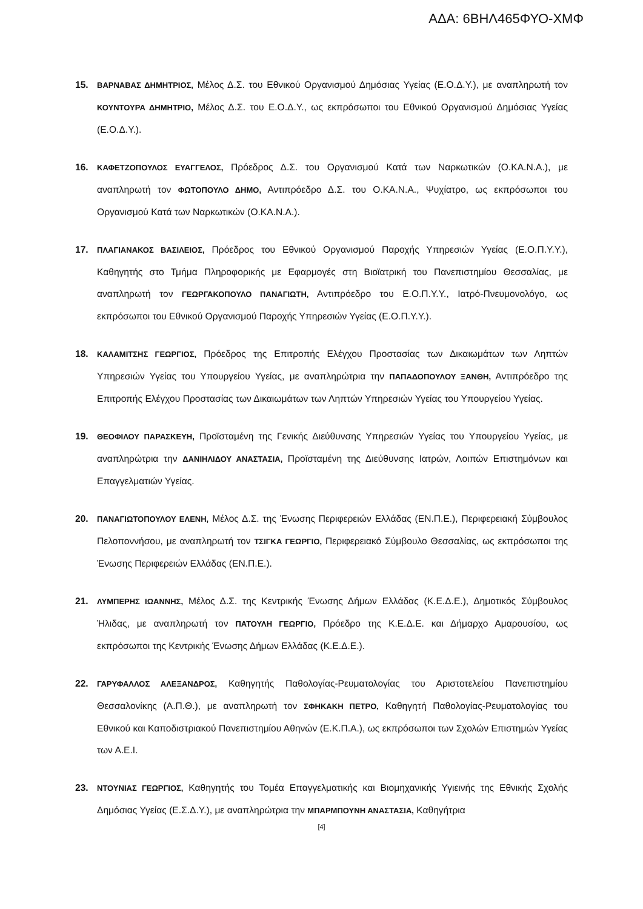ΑΔΑ: 6ΒΗΛ465ΦΥΟ-ΧΜΦ
15.
ΒΑΡΝΑΒΑΣ ΔΗΜΗΤΡΙΟΣ, Μέλος Δ.Σ. του Εθνικού Οργανισμού Δημόσιας Υγείας (Ε.Ο.Δ.Υ.), με αναπληρωτή τον ΚΟΥΝΤΟΥΡΑ ΔΗΜΗΤΡΙΟ, Μέλος Δ.Σ. του Ε.Ο.Δ.Υ., ως εκπρόσωποι του Εθνικού Οργανισμού Δημόσιας Υγείας (Ε.Ο.Δ.Υ.).
16.
ΚΑΦΕΤΖΟΠΟΥΛΟΣ ΕΥΑΓΓΕΛΟΣ, Πρόεδρος Δ.Σ. του Οργανισμού Κατά των Ναρκωτικών (Ο.ΚΑ.Ν.Α.), με αναπληρωτή τον ΦΩΤΟΠΟΥΛΟ ΔΗΜΟ, Αντιπρόεδρο Δ.Σ. του Ο.ΚΑ.Ν.Α., Ψυχίατρο, ως εκπρόσωποι του Οργανισμού Κατά των Ναρκωτικών (Ο.ΚΑ.Ν.Α.).
17.
ΠΛΑΓΙΑΝΑΚΟΣ ΒΑΣΙΛΕΙΟΣ, Πρόεδρος του Εθνικού Οργανισμού Παροχής Υπηρεσιών Υγείας (Ε.Ο.Π.Υ.Υ.), Καθηγητής στο Τμήμα Πληροφορικής με Εφαρμογές στη Βιοϊατρική του Πανεπιστημίου Θεσσαλίας, με αναπληρωτή τον ΓΕΩΡΓΑΚΟΠΟΥΛΟ ΠΑΝΑΓΙΩΤΗ, Αντιπρόεδρο του Ε.Ο.Π.Υ.Υ., Ιατρό-Πνευμονολόγο, ως εκπρόσωποι του Εθνικού Οργανισμού Παροχής Υπηρεσιών Υγείας (Ε.Ο.Π.Υ.Υ.).
18.
ΚΑΛΑΜΙΤΣΗΣ ΓΕΩΡΓΙΟΣ, Πρόεδρος της Επιτροπής Ελέγχου Προστασίας των Δικαιωμάτων των Ληπτών Υπηρεσιών Υγείας του Υπουργείου Υγείας, με αναπληρώτρια την ΠΑΠΑΔΟΠΟΥΛΟΥ ΞΑΝΘΗ, Αντιπρόεδρο της Επιτροπής Ελέγχου Προστασίας των Δικαιωμάτων των Ληπτών Υπηρεσιών Υγείας του Υπουργείου Υγείας.
19.
ΘΕΟΦΙΛΟΥ ΠΑΡΑΣΚΕΥΗ, Προϊσταμένη της Γενικής Διεύθυνσης Υπηρεσιών Υγείας του Υπουργείου Υγείας, με αναπληρώτρια την ΔΑΝΙΗΛΙΔΟΥ ΑΝΑΣΤΑΣΙΑ, Προϊσταμένη της Διεύθυνσης Ιατρών, Λοιπών Επιστημόνων και Επαγγελματιών Υγείας.
20.
ΠΑΝΑΓΙΩΤΟΠΟΥΛΟΥ ΕΛΕΝΗ, Μέλος Δ.Σ. της Ένωσης Περιφερειών Ελλάδας (ΕΝ.Π.Ε.), Περιφερειακή Σύμβουλος Πελοποννήσου, με αναπληρωτή τον ΤΣΙΓΚΑ ΓΕΩΡΓΙΟ, Περιφερειακό Σύμβουλο Θεσσαλίας, ως εκπρόσωποι της Ένωσης Περιφερειών Ελλάδας (ΕΝ.Π.Ε.).
21.
ΛΥΜΠΕΡΗΣ ΙΩΑΝΝΗΣ, Μέλος Δ.Σ. της Κεντρικής Ένωσης Δήμων Ελλάδας (Κ.Ε.Δ.Ε.), Δημοτικός Σύμβουλος Ήλιδας, με αναπληρωτή τον ΠΑΤΟΥΛΗ ΓΕΩΡΓΙΟ, Πρόεδρο της Κ.Ε.Δ.Ε. και Δήμαρχο Αμαρουσίου, ως εκπρόσωποι της Κεντρικής Ένωσης Δήμων Ελλάδας (Κ.Ε.Δ.Ε.).
22.
ΓΑΡΥΦΑΛΛΟΣ ΑΛΕΞΑΝΔΡΟΣ, Καθηγητής Παθολογίας-Ρευματολογίας του Αριστοτελείου Πανεπιστημίου Θεσσαλονίκης (Α.Π.Θ.), με αναπληρωτή τον ΣΦΗΚΑΚΗ ΠΕΤΡΟ, Καθηγητή Παθολογίας-Ρευματολογίας του Εθνικού και Καποδιστριακού Πανεπιστημίου Αθηνών (Ε.Κ.Π.Α.), ως εκπρόσωποι των Σχολών Επιστημών Υγείας των Α.Ε.Ι.
23.
ΝΤΟΥΝΙΑΣ ΓΕΩΡΓΙΟΣ, Καθηγητής του Τομέα Επαγγελματικής και Βιομηχανικής Υγιεινής της Εθνικής Σχολής Δημόσιας Υγείας (Ε.Σ.Δ.Υ.), με αναπληρώτρια την ΜΠΑΡΜΠΟΥΝΗ ΑΝΑΣΤΑΣΙΑ, Καθηγήτρια
[4]